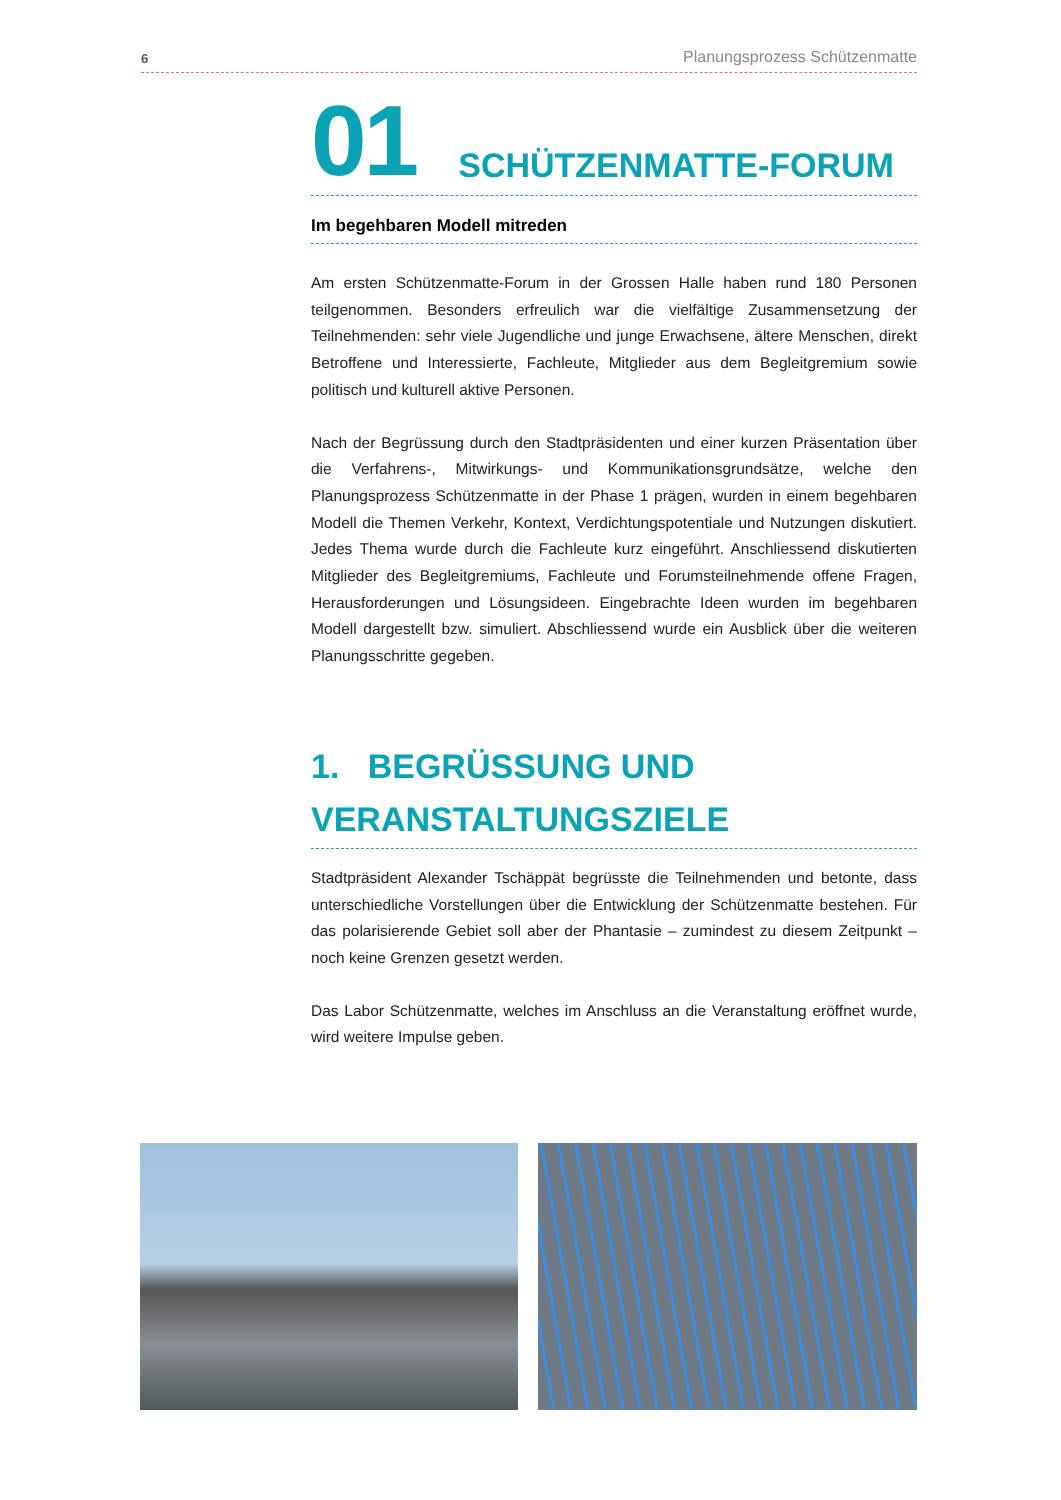6 Planungsprozess Schützenmatte
01 SCHÜTZENMATTE-FORUM
Im begehbaren Modell mitreden
Am ersten Schützenmatte-Forum in der Grossen Halle haben rund 180 Personen teilgenommen. Besonders erfreulich war die vielfältige Zusammensetzung der Teilnehmenden: sehr viele Jugendliche und junge Erwachsene, ältere Menschen, direkt Betroffene und Interessierte, Fachleute, Mitglieder aus dem Begleitgremium sowie politisch und kulturell aktive Personen.
Nach der Begrüssung durch den Stadtpräsidenten und einer kurzen Präsentation über die Verfahrens-, Mitwirkungs- und Kommunikationsgrundsätze, welche den Planungsprozess Schützenmatte in der Phase 1 prägen, wurden in einem begehbaren Modell die Themen Verkehr, Kontext, Verdichtungspotentiale und Nutzungen diskutiert. Jedes Thema wurde durch die Fachleute kurz eingeführt. Anschliessend diskutierten Mitglieder des Begleitgremiums, Fachleute und Forumsteilnehmende offene Fragen, Herausforderungen und Lösungsideen. Eingebrachte Ideen wurden im begehbaren Modell dargestellt bzw. simuliert. Abschliessend wurde ein Ausblick über die weiteren Planungsschritte gegeben.
1. BEGRÜSSUNG UND VERANSTALTUNGSZIELE
Stadtpräsident Alexander Tschäppät begrüsste die Teilnehmenden und betonte, dass unterschiedliche Vorstellungen über die Entwicklung der Schützenmatte bestehen. Für das polarisierende Gebiet soll aber der Phantasie – zumindest zu diesem Zeitpunkt – noch keine Grenzen gesetzt werden.
Das Labor Schützenmatte, welches im Anschluss an die Veranstaltung eröffnet wurde, wird weitere Impulse geben.